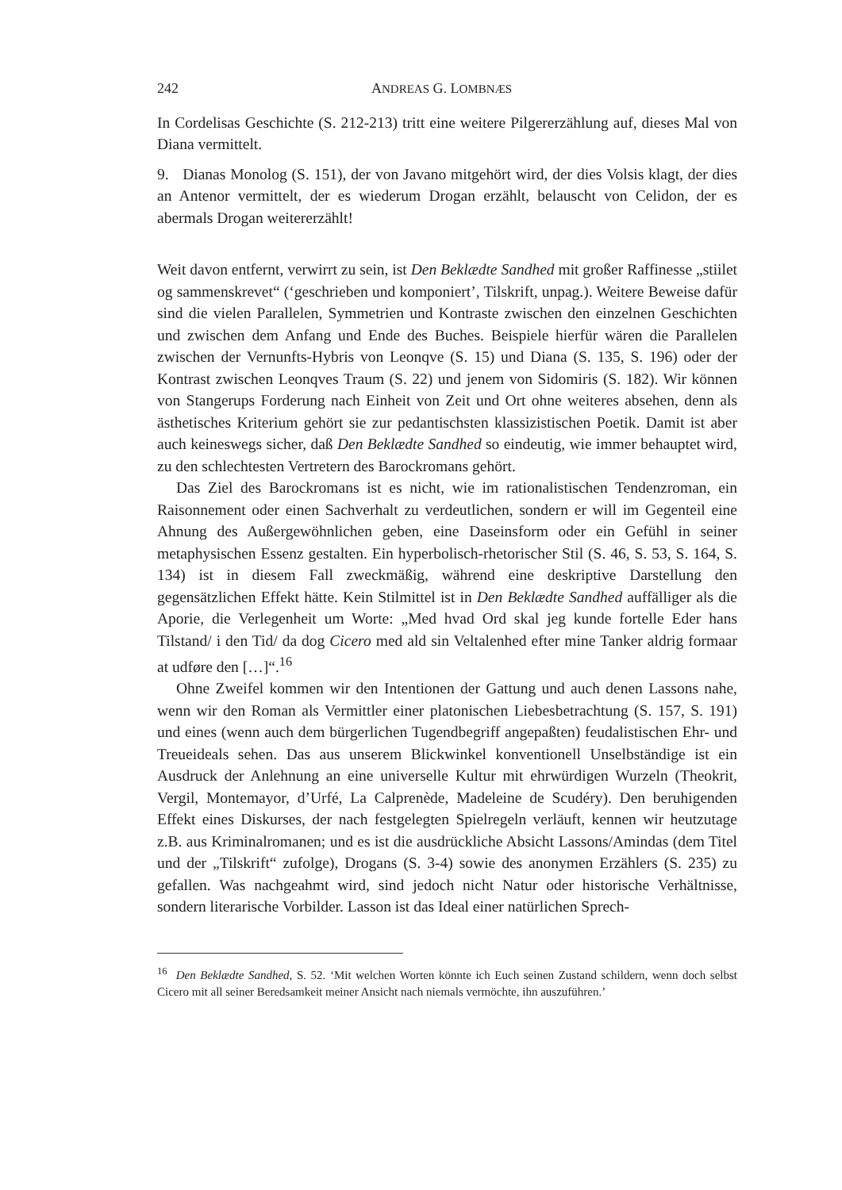242 ANDREAS G. LOMBNÆS
In Cordelisas Geschichte (S. 212-213) tritt eine weitere Pilgererzählung auf, dieses Mal von Diana vermittelt.
9. Dianas Monolog (S. 151), der von Javano mitgehört wird, der dies Volsis klagt, der dies an Antenor vermittelt, der es wiederum Drogan erzählt, belauscht von Celidon, der es abermals Drogan weitererzählt!
Weit davon entfernt, verwirrt zu sein, ist Den Beklædte Sandhed mit großer Raffinesse „stiilet og sammenskrevet“ (‘geschrieben und komponiert’, Tilskrift, unpag.). Weitere Beweise dafür sind die vielen Parallelen, Symmetrien und Kontraste zwischen den einzelnen Geschichten und zwischen dem Anfang und Ende des Buches. Beispiele hierfür wären die Parallelen zwischen der Vernunfts-Hybris von Leonqve (S. 15) und Diana (S. 135, S. 196) oder der Kontrast zwischen Leonqves Traum (S. 22) und jenem von Sidomiris (S. 182). Wir können von Stangerups Forderung nach Einheit von Zeit und Ort ohne weiteres absehen, denn als ästhetisches Kriterium gehört sie zur pedantischsten klassizistischen Poetik. Damit ist aber auch keineswegs sicher, daß Den Beklædte Sandhed so eindeutig, wie immer behauptet wird, zu den schlechtesten Vertretern des Barockromans gehört.
Das Ziel des Barockromans ist es nicht, wie im rationalistischen Tendenzroman, ein Raisonnement oder einen Sachverhalt zu verdeutlichen, sondern er will im Gegenteil eine Ahnung des Außergewöhnlichen geben, eine Daseinsform oder ein Gefühl in seiner metaphysischen Essenz gestalten. Ein hyperbolisch-rhetorischer Stil (S. 46, S. 53, S. 164, S. 134) ist in diesem Fall zweckmäßig, während eine deskriptive Darstellung den gegensätzlichen Effekt hätte. Kein Stilmittel ist in Den Beklædte Sandhed auffälliger als die Aporie, die Verlegenheit um Worte: „Med hvad Ord skal jeg kunde fortelle Eder hans Tilstand/ i den Tid/ da dog Cicero med ald sin Veltalenhed efter mine Tanker aldrig formaar at udføre den […]“.<sup>16</sup>
Ohne Zweifel kommen wir den Intentionen der Gattung und auch denen Lassons nahe, wenn wir den Roman als Vermittler einer platonischen Liebesbetrachtung (S. 157, S. 191) und eines (wenn auch dem bürgerlichen Tugendbegriff angepaßten) feudalistischen Ehr- und Treueideals sehen. Das aus unserem Blickwinkel konventionell Unselbständige ist ein Ausdruck der Anlehnung an eine universelle Kultur mit ehrwürdigen Wurzeln (Theokrit, Vergil, Montemayor, d’Urfé, La Calprenède, Madeleine de Scudéry). Den beruhigenden Effekt eines Diskurses, der nach festgelegten Spielregeln verläuft, kennen wir heutzutage z.B. aus Kriminalromanen; und es ist die ausdrückliche Absicht Lassons/Amindas (dem Titel und der „Tilskrift“ zufolge), Drogans (S. 3-4) sowie des anonymen Erzählers (S. 235) zu gefallen. Was nachgeahmt wird, sind jedoch nicht Natur oder historische Verhältnisse, sondern literarische Vorbilder. Lasson ist das Ideal einer natürlichen Sprech-
<sup>16</sup> Den Beklædte Sandhed, S. 52. ‘Mit welchen Worten könnte ich Euch seinen Zustand schildern, wenn doch selbst Cicero mit all seiner Beredsamkeit meiner Ansicht nach niemals vermöchte, ihn auszuführen.’